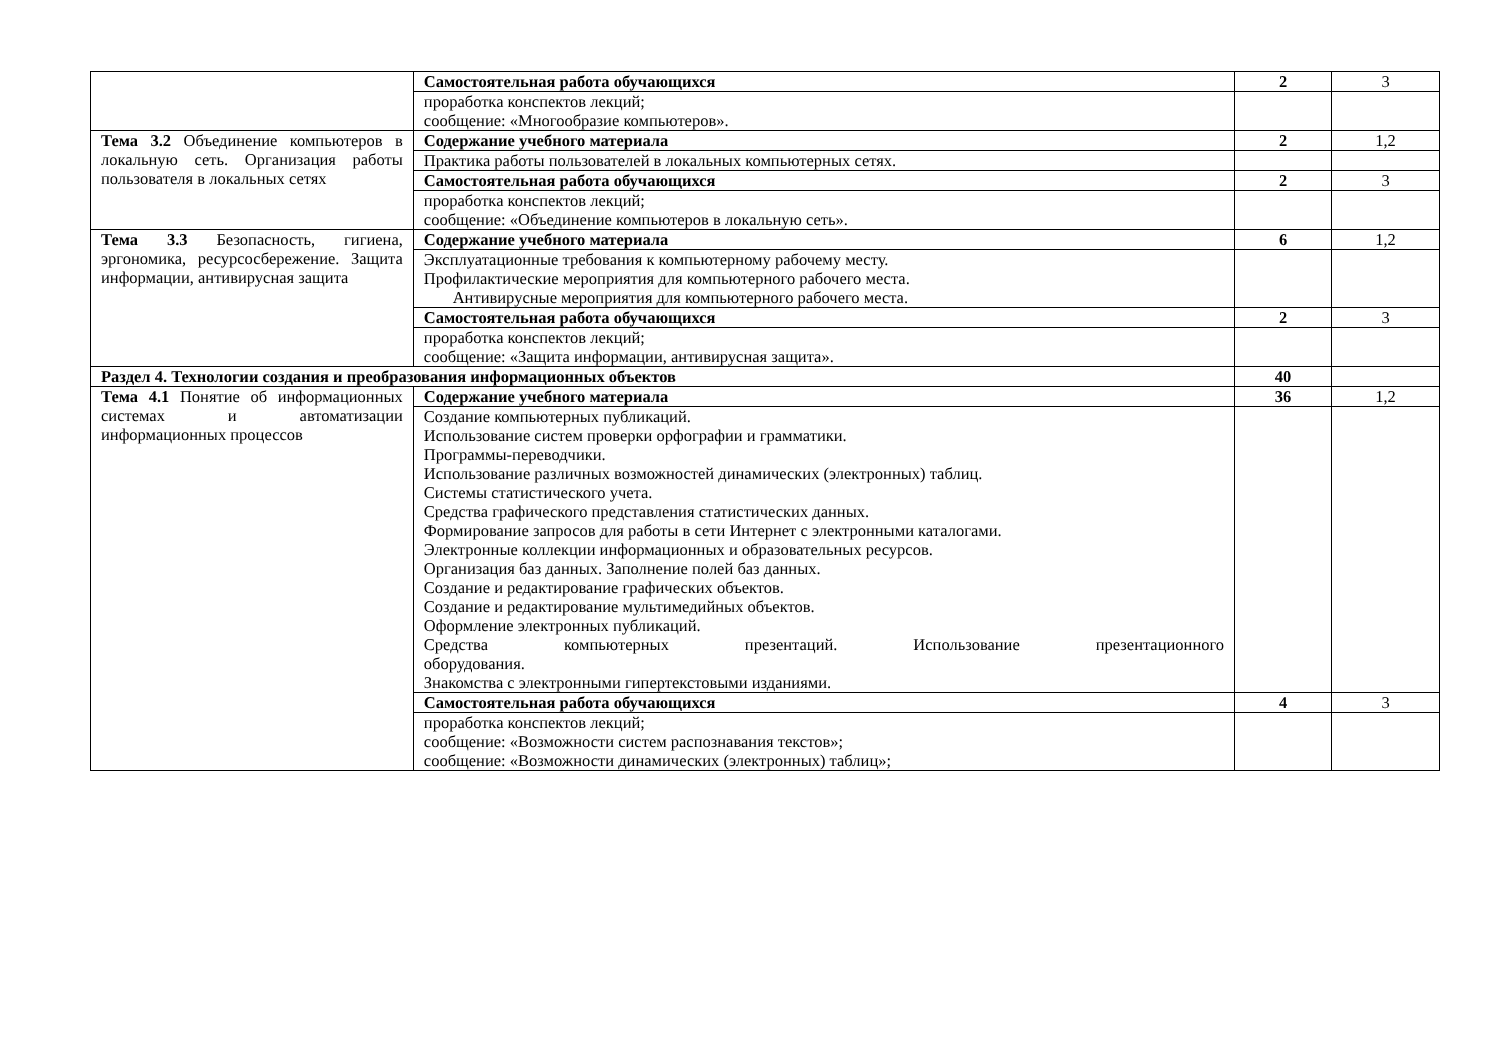| | Самостоятельная работа обучающихся | 2 | 3 |
| | проработка конспектов лекций; сообщение: «Многообразие компьютеров». | | |
| Тема 3.2 Объединение компьютеров в локальную сеть. Организация работы пользователя в локальных сетях | Содержание учебного материала | 2 | 1,2 |
| | Практика работы пользователей в локальных компьютерных сетях. | | |
| | Самостоятельная работа обучающихся | 2 | 3 |
| | проработка конспектов лекций; сообщение: «Объединение компьютеров в локальную сеть». | | |
| Тема 3.3 Безопасность, гигиена, эргономика, ресурсосбережение. Защита информации, антивирусная защита | Содержание учебного материала | 6 | 1,2 |
| | Эксплуатационные требования к компьютерному рабочему месту. Профилактические мероприятия для компьютерного рабочего места. Антивирусные мероприятия для компьютерного рабочего места. | | |
| | Самостоятельная работа обучающихся | 2 | 3 |
| | проработка конспектов лекций; сообщение: «Защита информации, антивирусная защита». | | |
| Раздел 4. Технологии создания и преобразования информационных объектов | | 40 | |
| Тема 4.1 Понятие об информационных системах и автоматизации информационных процессов | Содержание учебного материала | 36 | 1,2 |
| | Создание компьютерных публикаций. Использование систем проверки орфографии и грамматики. Программы-переводчики. Использование различных возможностей динамических (электронных) таблиц. Системы статистического учета. Средства графического представления статистических данных. Формирование запросов для работы в сети Интернет с электронными каталогами. Электронные коллекции информационных и образовательных ресурсов. Организация баз данных. Заполнение полей баз данных. Создание и редактирование графических объектов. Создание и редактирование мультимедийных объектов. Оформление электронных публикаций. Средства компьютерных презентаций. Использование презентационного оборудования. Знакомства с электронными гипертекстовыми изданиями. | | |
| | Самостоятельная работа обучающихся | 4 | 3 |
| | проработка конспектов лекций; сообщение: «Возможности систем распознавания текстов»; сообщение: «Возможности динамических (электронных) таблиц»; | | |